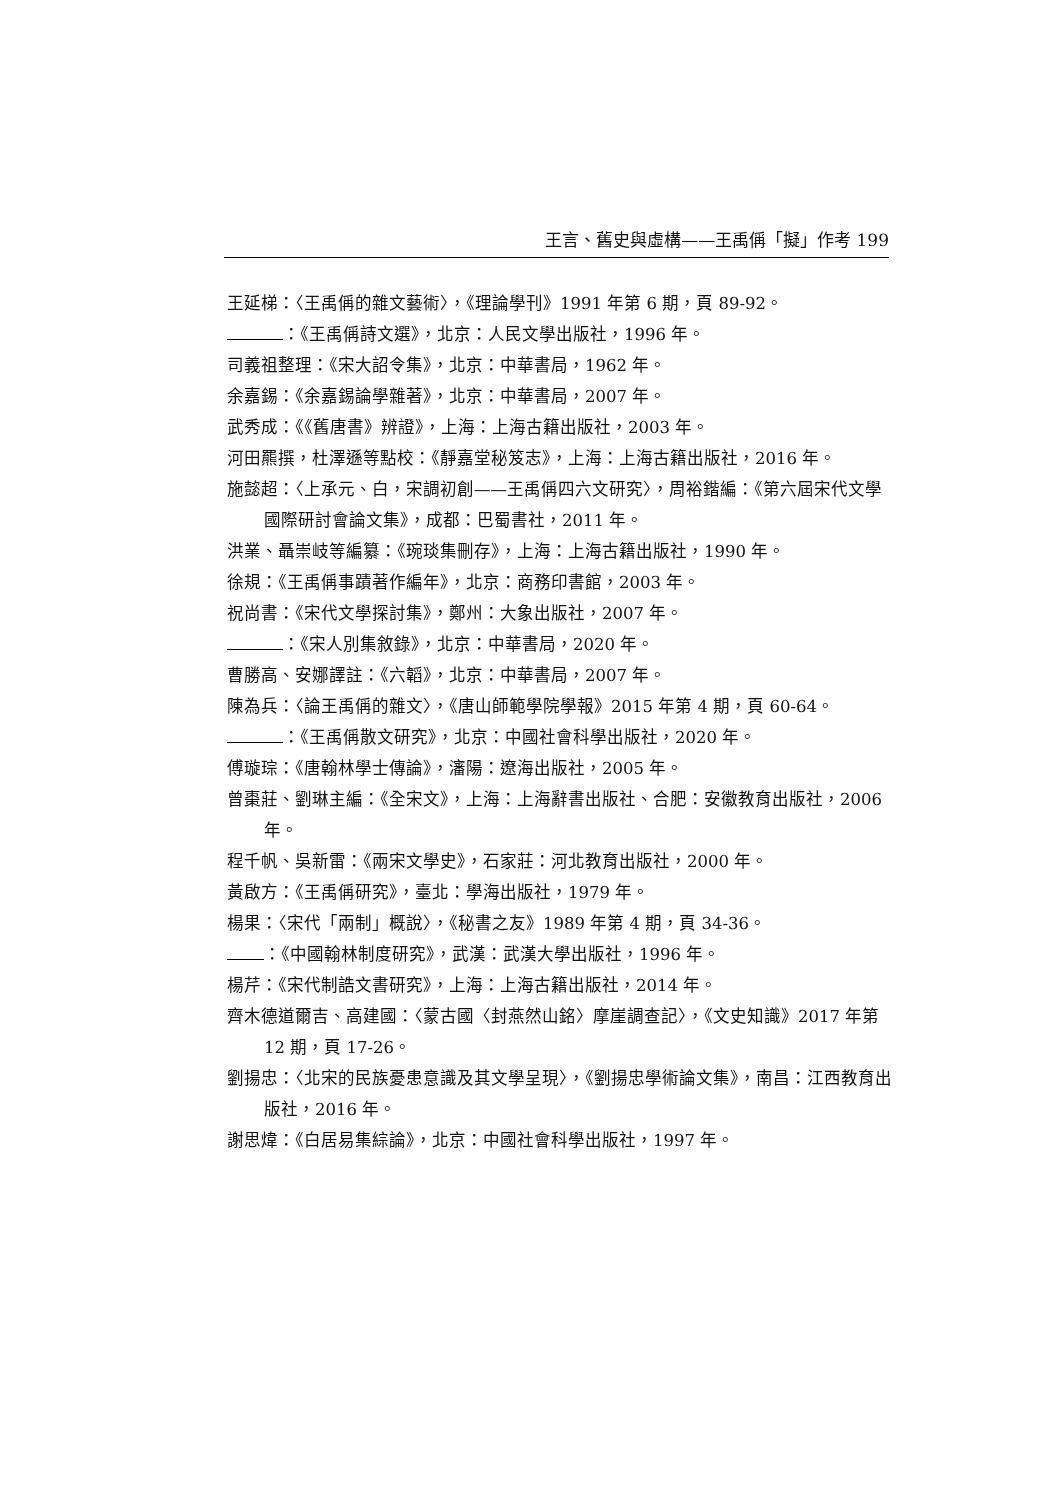王言、舊史與虛構——王禹偁「擬」作考 199
王延梯：〈王禹偁的雜文藝術〉，《理論學刊》1991 年第 6 期，頁 89-92。
：《王禹偁詩文選》，北京：人民文學出版社，1996 年。
司義祖整理：《宋大詔令集》，北京：中華書局，1962 年。
余嘉錫：《余嘉錫論學雜著》，北京：中華書局，2007 年。
武秀成：《《舊唐書》辨證》，上海：上海古籍出版社，2003 年。
河田羆撰，杜澤遜等點校：《靜嘉堂秘笈志》，上海：上海古籍出版社，2016 年。
施懿超：〈上承元、白，宋調初創——王禹偁四六文研究〉，周裕鍇編：《第六屆宋代文學國際研討會論文集》，成都：巴蜀書社，2011 年。
洪業、聶崇岐等編纂：《琬琰集刪存》，上海：上海古籍出版社，1990 年。
徐規：《王禹偁事蹟著作編年》，北京：商務印書館，2003 年。
祝尚書：《宋代文學探討集》，鄭州：大象出版社，2007 年。
：《宋人別集敘錄》，北京：中華書局，2020 年。
曹勝高、安娜譯註：《六韜》，北京：中華書局，2007 年。
陳為兵：〈論王禹偁的雜文〉，《唐山師範學院學報》2015 年第 4 期，頁 60-64。
：《王禹偁散文研究》，北京：中國社會科學出版社，2020 年。
傅璇琮：《唐翰林學士傳論》，瀋陽：遼海出版社，2005 年。
曾棗莊、劉琳主編：《全宋文》，上海：上海辭書出版社、合肥：安徽教育出版社，2006 年。
程千帆、吳新雷：《兩宋文學史》，石家莊：河北教育出版社，2000 年。
黃啟方：《王禹偁研究》，臺北：學海出版社，1979 年。
楊果：〈宋代「兩制」概說〉，《秘書之友》1989 年第 4 期，頁 34-36。
：《中國翰林制度研究》，武漢：武漢大學出版社，1996 年。
楊芹：《宋代制誥文書研究》，上海：上海古籍出版社，2014 年。
齊木德道爾吉、高建國：〈蒙古國〈封燕然山銘〉摩崖調查記〉，《文史知識》2017 年第 12 期，頁 17-26。
劉揚忠：〈北宋的民族憂患意識及其文學呈現〉，《劉揚忠學術論文集》，南昌：江西教育出版社，2016 年。
謝思煒：《白居易集綜論》，北京：中國社會科學出版社，1997 年。